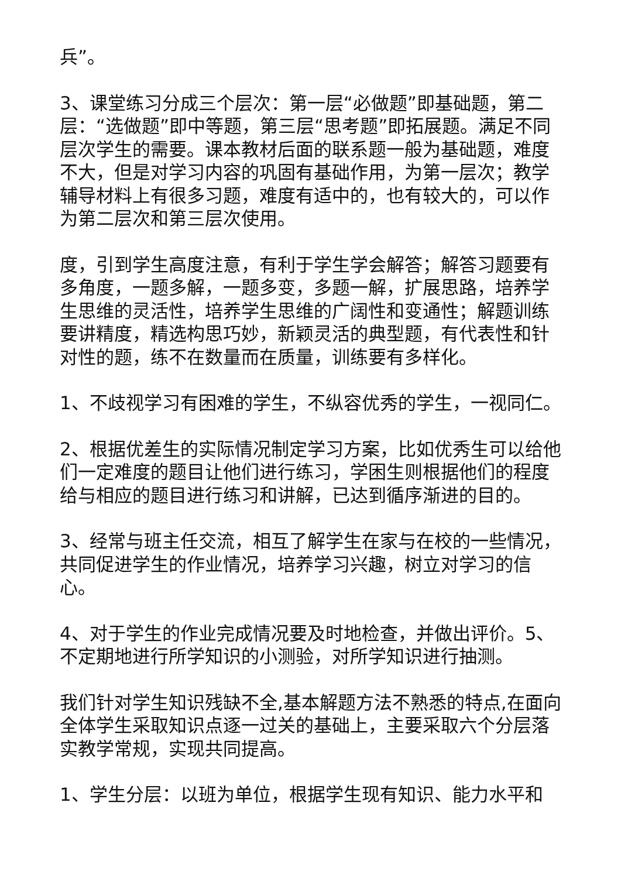兵”。
3、课堂练习分成三个层次：第一层“必做题”即基础题，第二层：“选做题”即中等题，第三层“思考题”即拓展题。满足不同层次学生的需要。课本教材后面的联系题一般为基础题，难度不大，但是对学习内容的巩固有基础作用，为第一层次；教学辅导材料上有很多习题，难度有适中的，也有较大的，可以作为第二层次和第三层次使用。
度，引到学生高度注意，有利于学生学会解答；解答习题要有多角度，一题多解，一题多变，多题一解，扩展思路，培养学生思维的灵活性，培养学生思维的广阔性和变通性；解题训练要讲精度，精选构思巧妙，新颖灵活的典型题，有代表性和针对性的题，练不在数量而在质量，训练要有多样化。
1、不歧视学习有困难的学生，不纵容优秀的学生，一视同仁。
2、根据优差生的实际情况制定学习方案，比如优秀生可以给他们一定难度的题目让他们进行练习，学困生则根据他们的程度给与相应的题目进行练习和讲解，已达到循序渐进的目的。
3、经常与班主任交流，相互了解学生在家与在校的一些情况，共同促进学生的作业情况，培养学习兴趣，树立对学习的信心。
4、对于学生的作业完成情况要及时地检查，并做出评价。5、不定期地进行所学知识的小测验，对所学知识进行抽测。
我们针对学生知识残缺不全,基本解题方法不熟悉的特点,在面向全体学生采取知识点逐一过关的基础上，主要采取六个分层落实教学常规，实现共同提高。
1、学生分层：以班为单位，根据学生现有知识、能力水平和